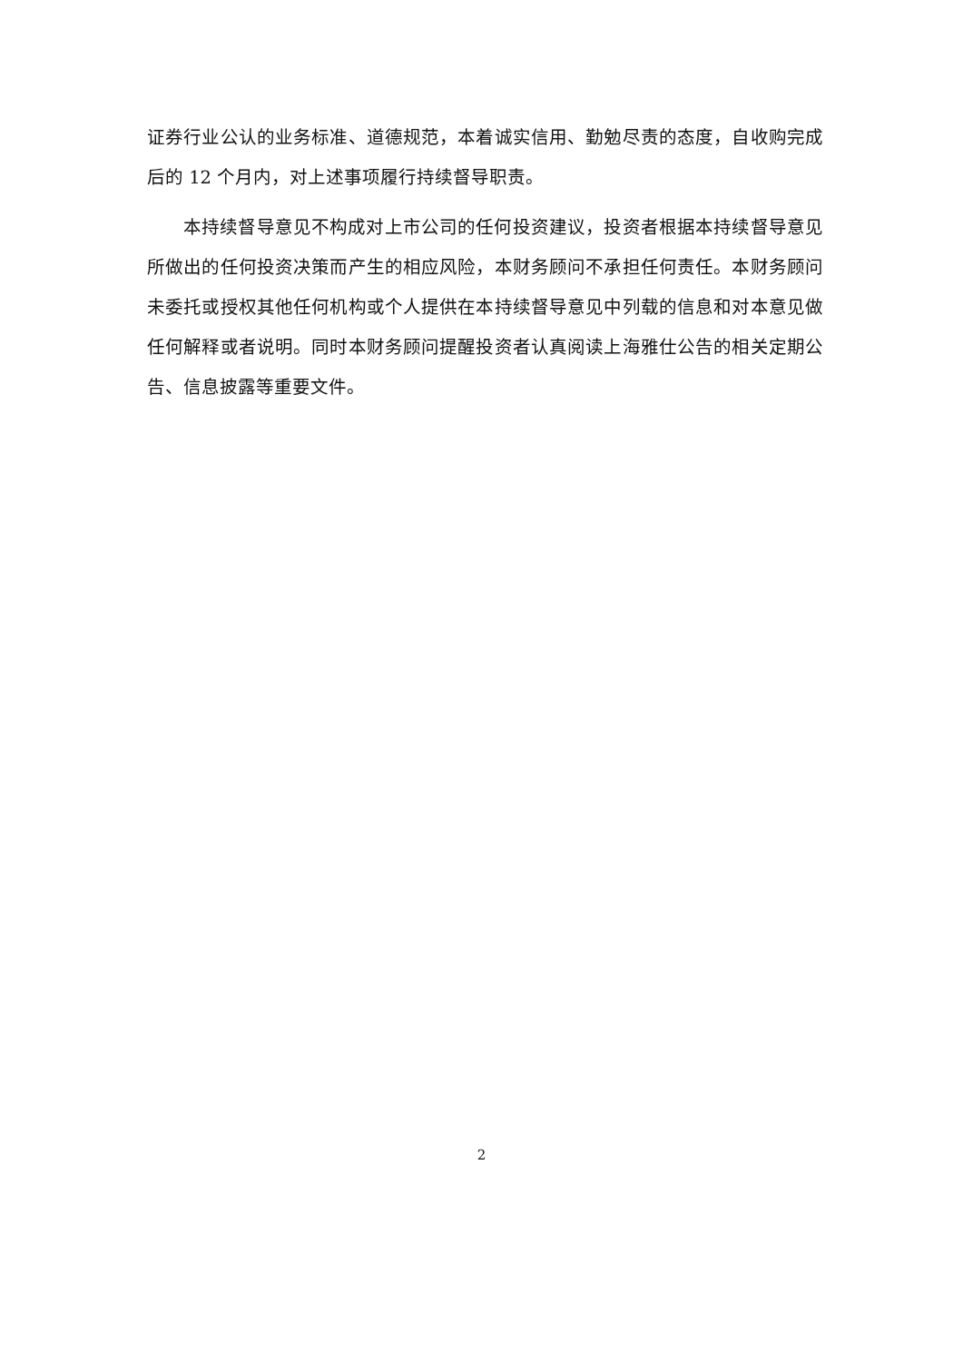证券行业公认的业务标准、道德规范，本着诚实信用、勤勉尽责的态度，自收购完成后的 12 个月内，对上述事项履行持续督导职责。
本持续督导意见不构成对上市公司的任何投资建议，投资者根据本持续督导意见所做出的任何投资决策而产生的相应风险，本财务顾问不承担任何责任。本财务顾问未委托或授权其他任何机构或个人提供在本持续督导意见中列载的信息和对本意见做任何解释或者说明。同时本财务顾问提醒投资者认真阅读上海雅仕公告的相关定期公告、信息披露等重要文件。
2